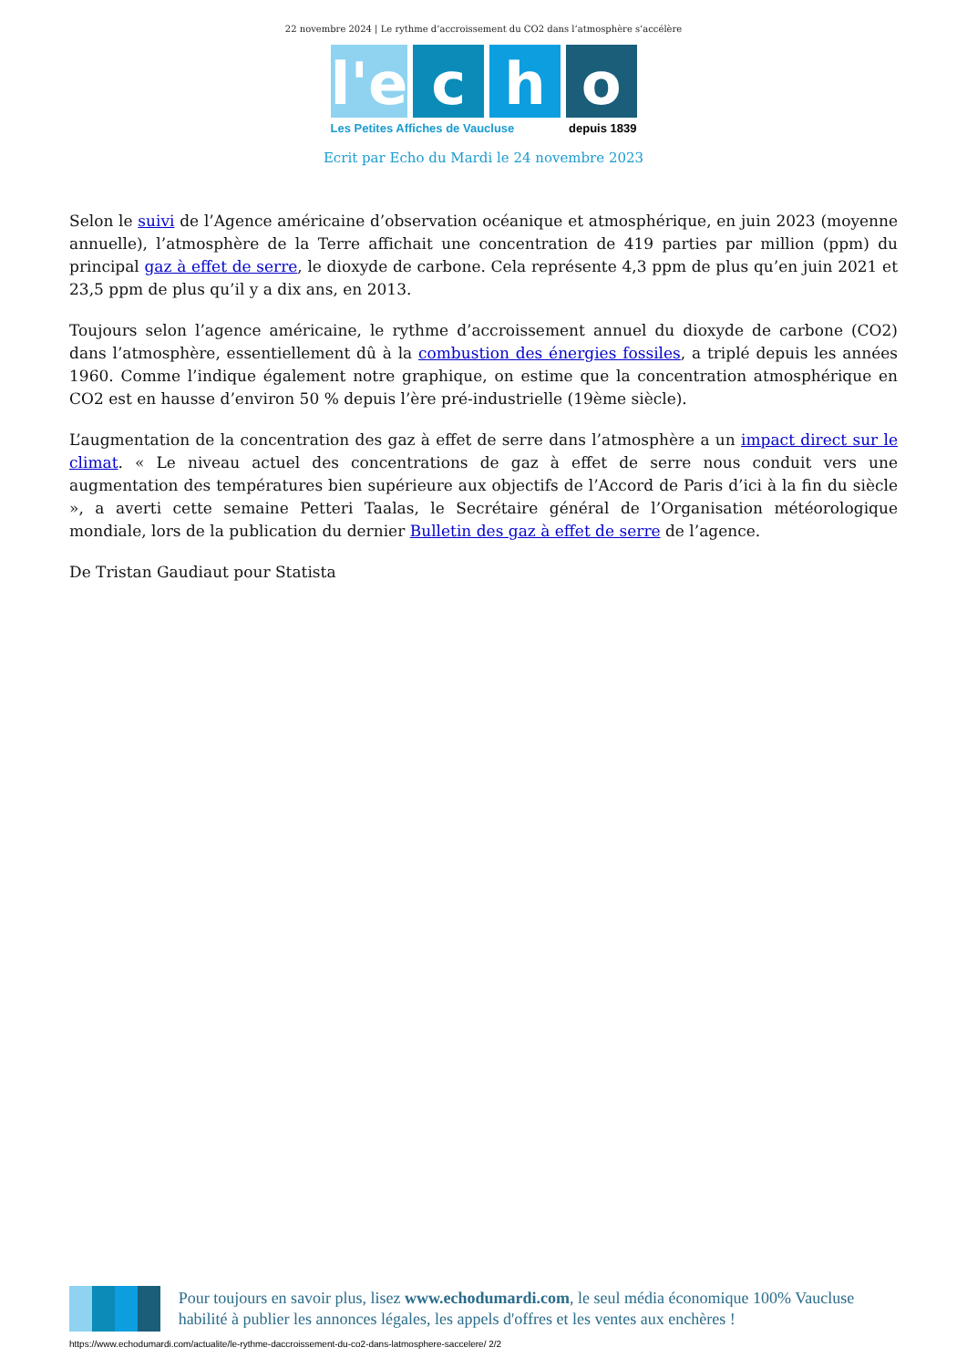22 novembre 2024 | Le rythme d’accroissement du CO2 dans l’atmosphère s’accélère
l'e c h o
Les Petites Affiches de Vaucluse depuis 1839
Ecrit par Echo du Mardi le 24 novembre 2023
Selon le suivi de l’Agence américaine d’observation océanique et atmosphérique, en juin 2023 (moyenne annuelle), l’atmosphère de la Terre affichait une concentration de 419 parties par million (ppm) du principal gaz à effet de serre, le dioxyde de carbone. Cela représente 4,3 ppm de plus qu’en juin 2021 et 23,5 ppm de plus qu’il y a dix ans, en 2013.
Toujours selon l’agence américaine, le rythme d’accroissement annuel du dioxyde de carbone (CO2) dans l’atmosphère, essentiellement dû à la combustion des énergies fossiles, a triplé depuis les années 1960. Comme l’indique également notre graphique, on estime que la concentration atmosphérique en CO2 est en hausse d’environ 50 % depuis l’ère pré-industrielle (19ème siècle).
L’augmentation de la concentration des gaz à effet de serre dans l’atmosphère a un impact direct sur le climat. « Le niveau actuel des concentrations de gaz à effet de serre nous conduit vers une augmentation des températures bien supérieure aux objectifs de l’Accord de Paris d’ici à la fin du siècle », a averti cette semaine Petteri Taalas, le Secrétaire général de l’Organisation météorologique mondiale, lors de la publication du dernier Bulletin des gaz à effet de serre de l’agence.
De Tristan Gaudiaut pour Statista
Pour toujours en savoir plus, lisez www.echodumardi.com, le seul média économique 100% Vaucluse habilité à publier les annonces légales, les appels d'offres et les ventes aux enchères !
https://www.echodumardi.com/actualite/le-rythme-daccroissement-du-co2-dans-latmosphere-saccelere/ 2/2